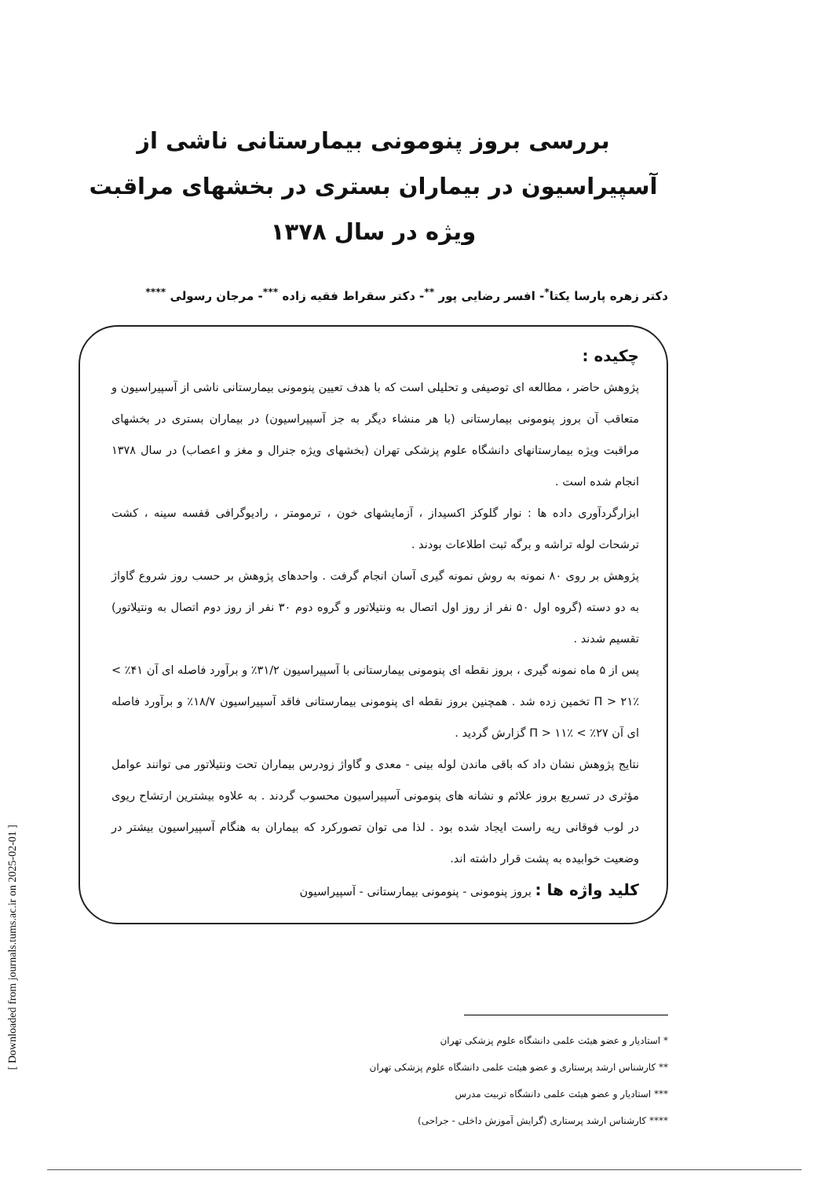[ Downloaded from journals.tums.ac.ir on 2025-02-01 ]
بررسی بروز پنومونی بیمارستانی ناشی از آسپیراسیون در بیماران بستری در بخشهای مراقبت ویژه در سال ۱۳۷۸
دکتر زهره پارسا یکتا<sup>*</sup>- افسر رضایی پور <sup>**</sup>- دکتر سقراط فقیه زاده <sup>***</sup>- مرجان رسولی <sup>****</sup>
چکیده :
پژوهش حاضر ، مطالعه ای توصیفی و تحلیلی است که با هدف تعیین پنومونی بیمارستانی ناشی از آسپیراسیون و متعاقب آن بروز پنومونی بیمارستانی (با هر منشاء دیگر به جز آسپیراسیون) در بیماران بستری در بخشهای مراقبت ویژه بیمارستانهای دانشگاه علوم پزشکی تهران (بخشهای ویژه جنرال و مغز و اعصاب) در سال ۱۳۷۸ انجام شده است .
ابزارگردآوری داده ها : نوار گلوکز اکسیداز ، آزمایشهای خون ، ترمومتر ، رادیوگرافی قفسه سینه ، کشت ترشحات لوله تراشه و برگه ثبت اطلاعات بودند .
پژوهش بر روی ۸۰ نمونه به روش نمونه گیری آسان انجام گرفت . واحدهای پژوهش بر حسب روز شروع گاواژ به دو دسته (گروه اول ۵۰ نفر از روز اول اتصال به ونتیلاتور و گروه دوم ۳۰ نفر از روز دوم اتصال به ونتیلاتور) تقسیم شدند .
پس از ۵ ماه نمونه گیری ، بروز نقطه ای پنومونی بیمارستانی با آسپیراسیون ۳۱/۲٪ و برآورد فاصله ای آن ۴۱٪ > Π > ۲۱٪ تخمین زده شد . همچنین بروز نقطه ای پنومونی بیمارستانی فاقد آسپیراسیون ۱۸/۷٪ و برآورد فاصله ای آن ۲۷٪ > Π > ۱۱٪ گزارش گردید .
نتایج پژوهش نشان داد که باقی ماندن لوله بینی - معدی و گاواژ زودرس بیماران تحت ونتیلاتور می توانند عوامل مؤثری در تسریع بروز علائم و نشانه های پنومونی آسپیراسیون محسوب گردند . به علاوه بیشترین ارتشاح ریوی در لوب فوقانی ریه راست ایجاد شده بود . لذا می توان تصورکرد که بیماران به هنگام آسپیراسیون بیشتر در وضعیت خوابیده به پشت قرار داشته اند.
کلید واژه ها : بروز پنومونی - پنومونی بیمارستانی - آسپیراسیون
* استادیار و عضو هیئت علمی دانشگاه علوم پزشکی تهران
** کارشناس ارشد پرستاری و عضو هیئت علمی دانشگاه علوم پزشکی تهران
*** استادیار و عضو هیئت علمی دانشگاه تربیت مدرس
**** کارشناس ارشد پرستاری (گرایش آموزش داخلی - جراحی)